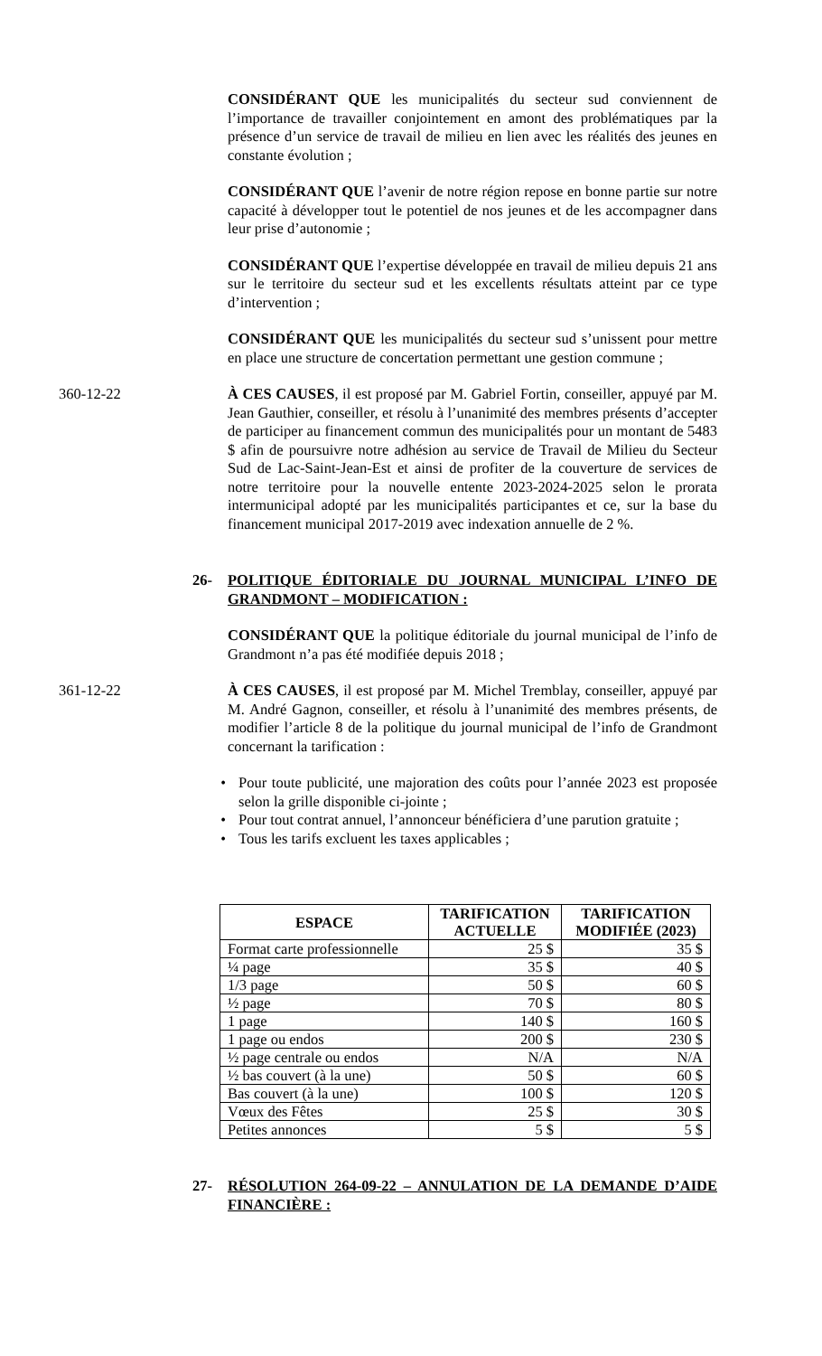CONSIDÉRANT QUE les municipalités du secteur sud conviennent de l’importance de travailler conjointement en amont des problématiques par la présence d’un service de travail de milieu en lien avec les réalités des jeunes en constante évolution ;
CONSIDÉRANT QUE l’avenir de notre région repose en bonne partie sur notre capacité à développer tout le potentiel de nos jeunes et de les accompagner dans leur prise d’autonomie ;
CONSIDÉRANT QUE l’expertise développée en travail de milieu depuis 21 ans sur le territoire du secteur sud et les excellents résultats atteint par ce type d’intervention ;
CONSIDÉRANT QUE les municipalités du secteur sud s’unissent pour mettre en place une structure de concertation permettant une gestion commune ;
360-12-22 À CES CAUSES, il est proposé par M. Gabriel Fortin, conseiller, appuyé par M. Jean Gauthier, conseiller, et résolu à l’unanimité des membres présents d’accepter de participer au financement commun des municipalités pour un montant de 5483 $ afin de poursuivre notre adhésion au service de Travail de Milieu du Secteur Sud de Lac-Saint-Jean-Est et ainsi de profiter de la couverture de services de notre territoire pour la nouvelle entente 2023-2024-2025 selon le prorata intermunicipal adopté par les municipalités participantes et ce, sur la base du financement municipal 2017-2019 avec indexation annuelle de 2 %.
26- POLITIQUE ÉDITORIALE DU JOURNAL MUNICIPAL L’INFO DE GRANDMONT – MODIFICATION :
CONSIDÉRANT QUE la politique éditoriale du journal municipal de l’info de Grandmont n’a pas été modifiée depuis 2018 ;
361-12-22 À CES CAUSES, il est proposé par M. Michel Tremblay, conseiller, appuyé par M. André Gagnon, conseiller, et résolu à l’unanimité des membres présents, de modifier l’article 8 de la politique du journal municipal de l’info de Grandmont concernant la tarification :
• Pour toute publicité, une majoration des coûts pour l’année 2023 est proposée selon la grille disponible ci-jointe ;
• Pour tout contrat annuel, l’annonceur bénéficiera d’une parution gratuite ;
• Tous les tarifs excluent les taxes applicables ;
| ESPACE | TARIFICATION ACTUELLE | TARIFICATION MODIFIÉE (2023) |
| --- | --- | --- |
| Format carte professionnelle | 25 $ | 35 $ |
| ¼ page | 35 $ | 40 $ |
| 1/3 page | 50 $ | 60 $ |
| ½ page | 70 $ | 80 $ |
| 1 page | 140 $ | 160 $ |
| 1 page ou endos | 200 $ | 230 $ |
| ½ page centrale ou endos | N/A | N/A |
| ½ bas couvert (à la une) | 50 $ | 60 $ |
| Bas couvert (à la une) | 100 $ | 120 $ |
| Vœux des Fêtes | 25 $ | 30 $ |
| Petites annonces | 5 $ | 5 $ |
27- RÉSOLUTION 264-09-22 – ANNULATION DE LA DEMANDE D’AIDE FINANCIÈRE :